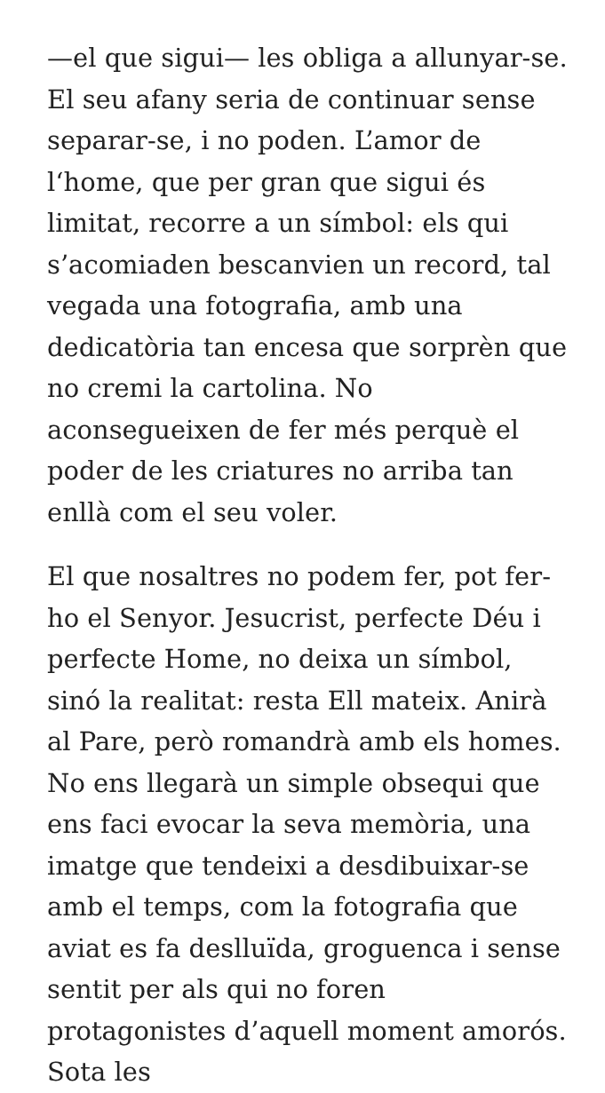—el que sigui— les obliga a allunyar-se. El seu afany seria de continuar sense separar-se, i no poden. L’amor de l‘home, que per gran que sigui és limitat, recorre a un símbol: els qui s’acomiaden bescanvien un record, tal vegada una fotografia, amb una dedicatòria tan encesa que sorprèn que no cremi la cartolina. No aconsegueixen de fer més perquè el poder de les criatures no arriba tan enllà com el seu voler.
El que nosaltres no podem fer, pot fer-ho el Senyor. Jesucrist, perfecte Déu i perfecte Home, no deixa un símbol, sinó la realitat: resta Ell mateix. Anirà al Pare, però romandrà amb els homes. No ens llegarà un simple obsequi que ens faci evocar la seva memòria, una imatge que tendeixi a desdibuixar-se amb el temps, com la fotografia que aviat es fa deslluïda, groguenca i sense sentit per als qui no foren protagonistes d’aquell moment amorós. Sota les